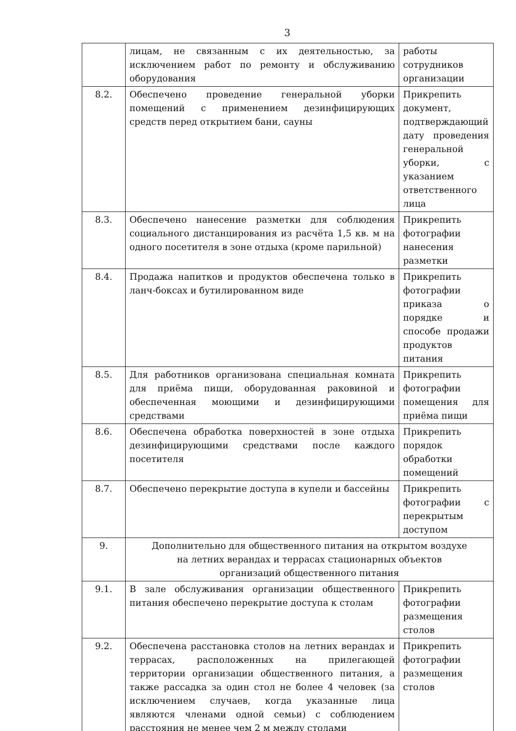3
| | лицам, не связанным с их деятельностью, за исключением работ по ремонту и обслуживанию оборудования | работы сотрудников организации |
| 8.2. | Обеспечено проведение генеральной уборки помещений с применением дезинфицирующих средств перед открытием бани, сауны | Прикрепить документ, подтверждающий дату проведения генеральной уборки, с указанием ответственного лица |
| 8.3. | Обеспечено нанесение разметки для соблюдения социального дистанцирования из расчёта 1,5 кв. м на одного посетителя в зоне отдыха (кроме парильной) | Прикрепить фотографии нанесения разметки |
| 8.4. | Продажа напитков и продуктов обеспечена только в ланч-боксах и бутилированном виде | Прикрепить фотографии приказа о порядке и способе продажи продуктов питания |
| 8.5. | Для работников организована специальная комната для приёма пищи, оборудованная раковиной и обеспеченная моющими и дезинфицирующими средствами | Прикрепить фотографии помещения для приёма пищи |
| 8.6. | Обеспечена обработка поверхностей в зоне отдыха дезинфицирующими средствами после каждого посетителя | Прикрепить порядок обработки помещений |
| 8.7. | Обеспечено перекрытие доступа в купели и бассейны | Прикрепить фотографии с перекрытым доступом |
| 9. | Дополнительно для общественного питания на открытом воздухе на летних верандах и террасах стационарных объектов организаций общественного питания | |
| 9.1. | В зале обслуживания организации общественного питания обеспечено перекрытие доступа к столам | Прикрепить фотографии размещения столов |
| 9.2. | Обеспечена расстановка столов на летних верандах и террасах, расположенных на прилегающей территории организации общественного питания, а также рассадка за один стол не более 4 человек (за исключением случаев, когда указанные лица являются членами одной семьи) с соблюдением расстояния не менее чем 2 м между столами | Прикрепить фотографии размещения столов |